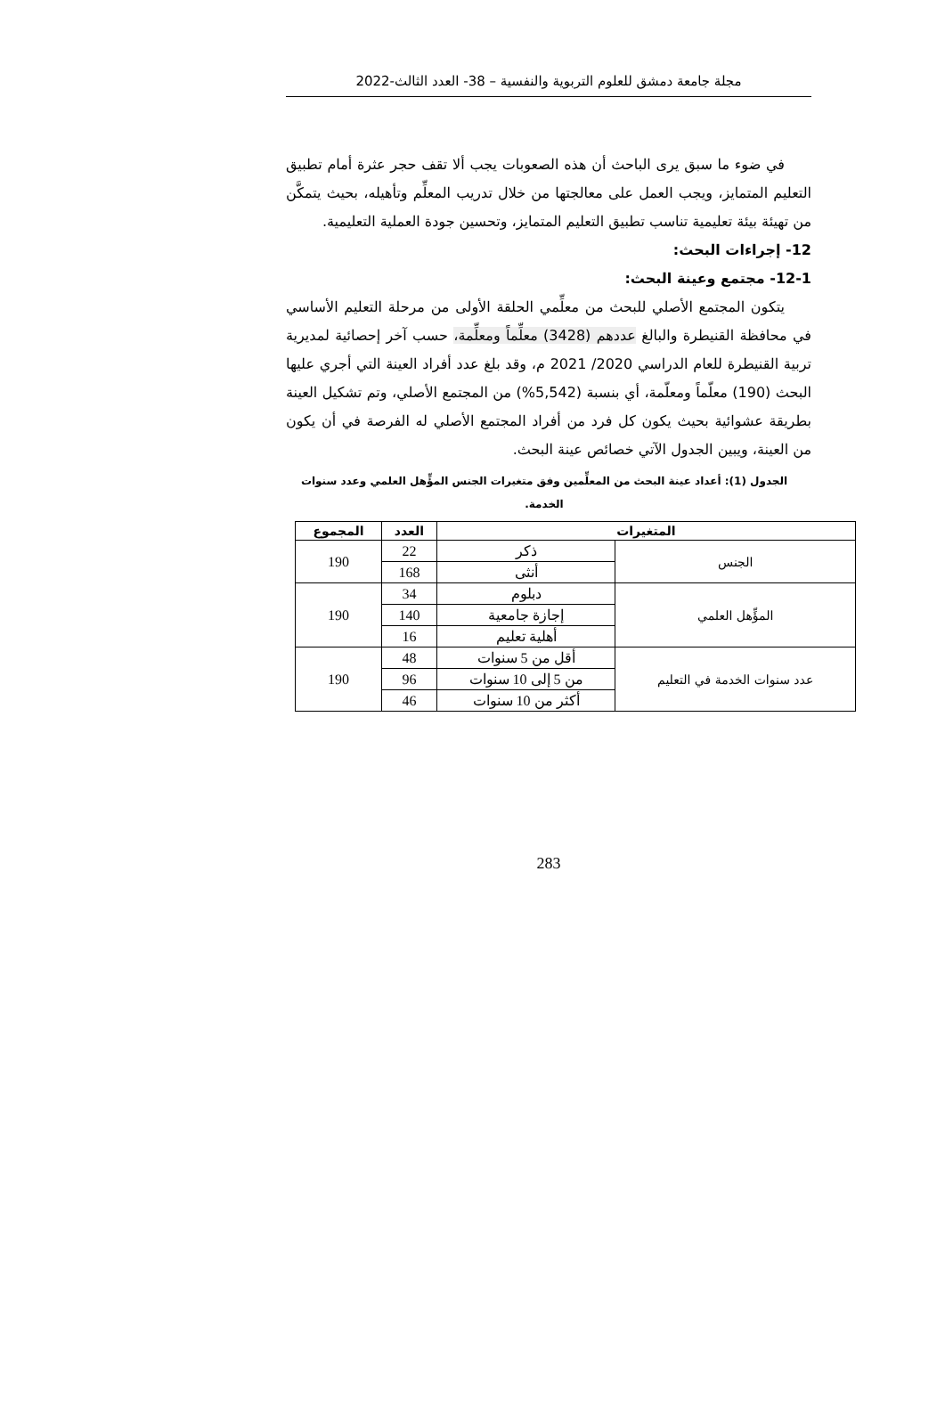مجلة جامعة دمشق للعلوم التربوية والنفسية – 38- العدد الثالث-2022
في ضوء ما سبق يرى الباحث أن هذه الصعوبات يجب ألا تقف حجر عثرة أمام تطبيق التعليم المتمايز، ويجب العمل على معالجتها من خلال تدريب المعلِّم وتأهيله، بحيث يتمكَّن من تهيئة بيئة تعليمية تناسب تطبيق التعليم المتمايز، وتحسين جودة العملية التعليمية.
12- إجراءات البحث:
12-1- مجتمع وعينة البحث:
يتكون المجتمع الأصلي للبحث من معلِّمي الحلقة الأولى من مرحلة التعليم الأساسي في محافظة القنيطرة والبالغ عددهم (3428) معلِّماً ومعلِّمة، حسب آخر إحصائية لمديرية تربية القنيطرة للعام الدراسي 2020/ 2021 م، وقد بلغ عدد أفراد العينة التي أجري عليها البحث (190) معلّماً ومعلّمة، أي بنسبة (5,542%) من المجتمع الأصلي، وتم تشكيل العينة بطريقة عشوائية بحيث يكون كل فرد من أفراد المجتمع الأصلي له الفرصة في أن يكون من العينة، ويبين الجدول الآتي خصائص عينة البحث.
الجدول (1): أعداد عينة البحث من المعلِّمين وفق متغيرات الجنس المؤِّهل العلمي وعدد سنوات الخدمة.
| المتغيرات | | العدد | المجموع |
| --- | --- | --- | --- |
| الجنس | ذكر | 22 | 190 |
| | أنثى | 168 | |
| المؤِّهل العلمي | دبلوم | 34 | 190 |
| | إجازة جامعية | 140 | |
| | أهلية تعليم | 16 | |
| عدد سنوات الخدمة في التعليم | أقل من 5 سنوات | 48 | 190 |
| | من 5 إلى 10 سنوات | 96 | |
| | أكثر من 10 سنوات | 46 | |
283